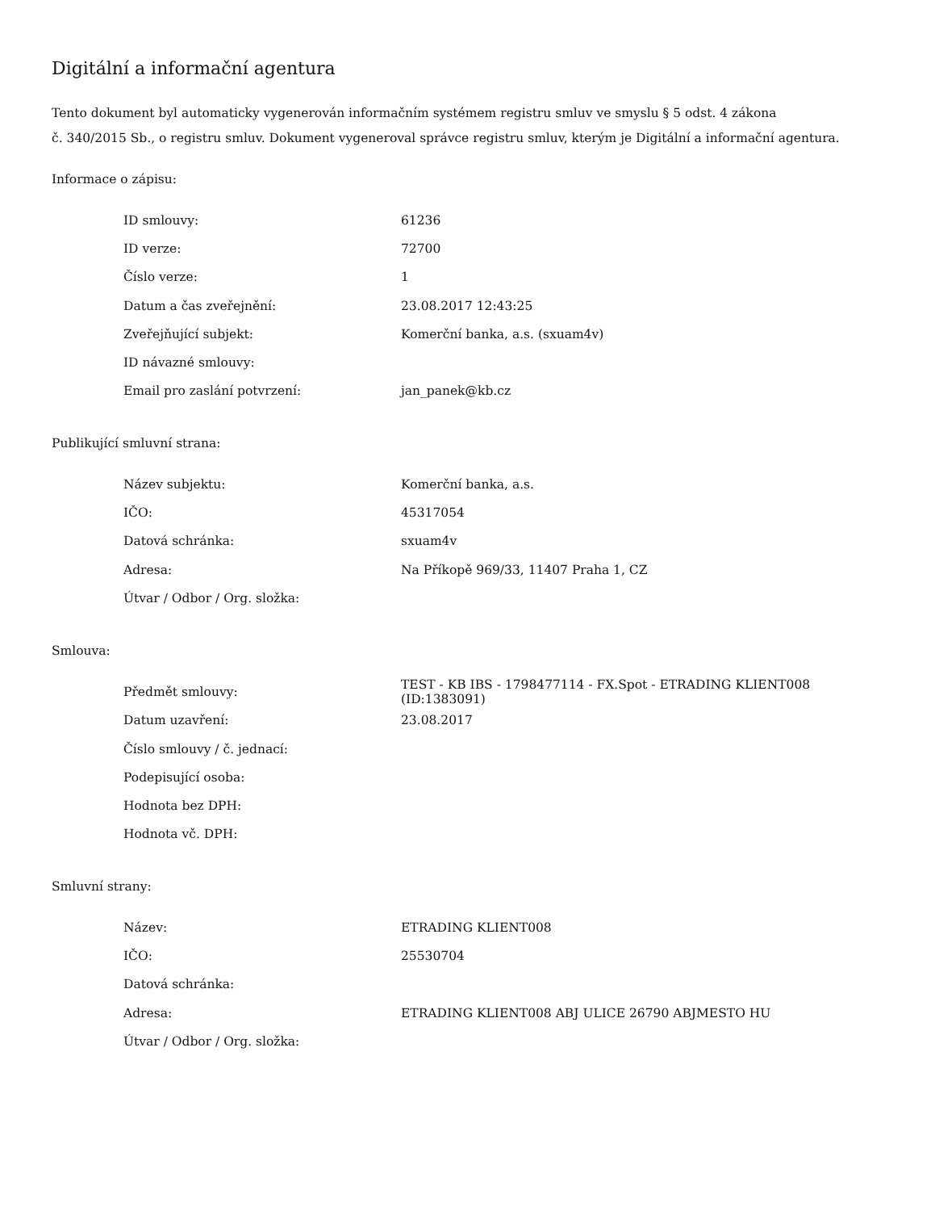Digitální a informační agentura
Tento dokument byl automaticky vygenerován informačním systémem registru smluv ve smyslu § 5 odst. 4 zákona
č. 340/2015 Sb., o registru smluv. Dokument vygeneroval správce registru smluv, kterým je Digitální a informační agentura.
Informace o zápisu:
| ID smlouvy: | 61236 |
| ID verze: | 72700 |
| Číslo verze: | 1 |
| Datum a čas zveřejnění: | 23.08.2017 12:43:25 |
| Zveřejňující subjekt: | Komerční banka, a.s. (sxuam4v) |
| ID návazné smlouvy: | |
| Email pro zaslání potvrzení: | jan_panek@kb.cz |
Publikující smluvní strana:
| Název subjektu: | Komerční banka, a.s. |
| IČO: | 45317054 |
| Datová schránka: | sxuam4v |
| Adresa: | Na Příkopě 969/33, 11407 Praha 1, CZ |
| Útvar / Odbor / Org. složka: | |
Smlouva:
| Předmět smlouvy: | TEST - KB IBS - 1798477114 - FX.Spot - ETRADING KLIENT008 (ID:1383091) |
| Datum uzavření: | 23.08.2017 |
| Číslo smlouvy / č. jednací: | |
| Podepisující osoba: | |
| Hodnota bez DPH: | |
| Hodnota vč. DPH: | |
Smluvní strany:
| Název: | ETRADING KLIENT008 |
| IČO: | 25530704 |
| Datová schránka: | |
| Adresa: | ETRADING KLIENT008 ABJ ULICE 26790 ABJMESTO HU |
| Útvar / Odbor / Org. složka: | |